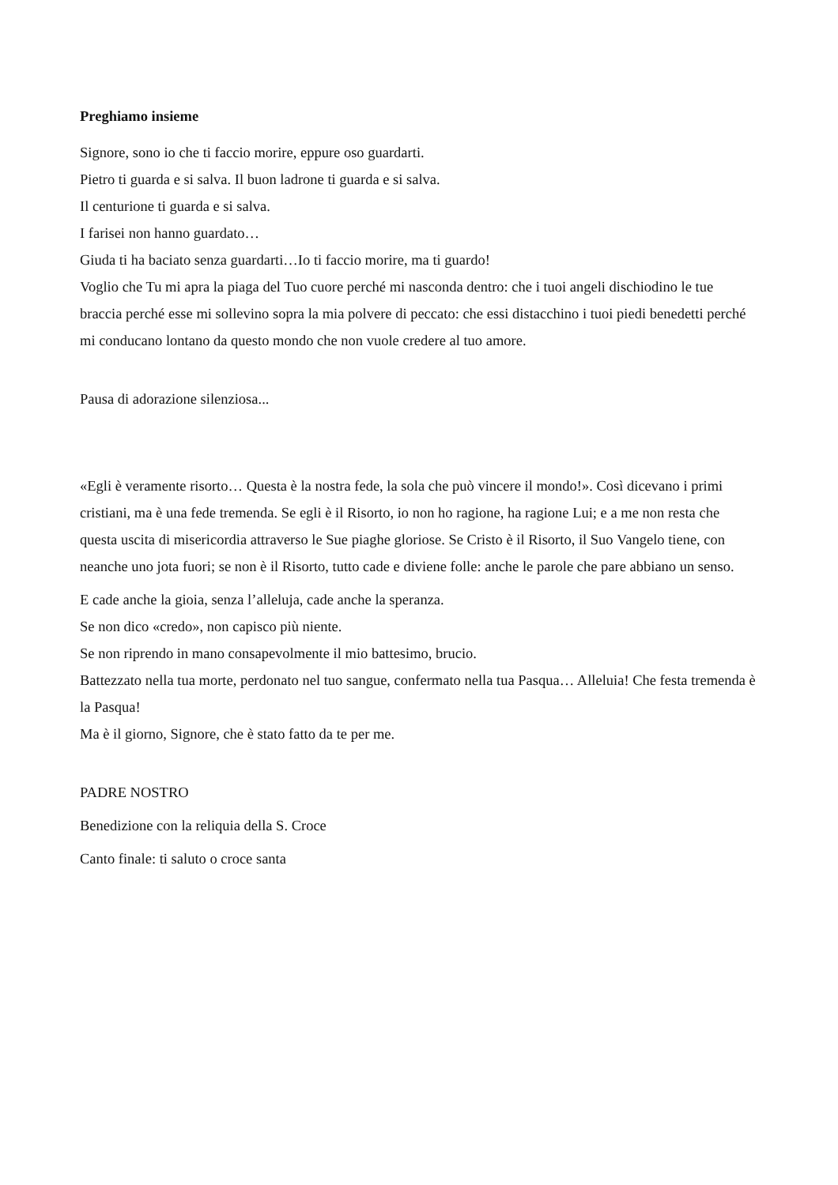Preghiamo insieme
Signore, sono io che ti faccio morire, eppure oso guardarti.
Pietro ti guarda e si salva. Il buon ladrone ti guarda e si salva.
Il centurione ti guarda e si salva.
I farisei non hanno guardato…
Giuda ti ha baciato senza guardarti…Io ti faccio morire, ma ti guardo!
Voglio che Tu mi apra la piaga del Tuo cuore perché mi nasconda dentro: che i tuoi angeli dischiodino le tue braccia perché esse mi sollevino sopra la mia polvere di peccato: che essi distacchino i tuoi piedi benedetti perché mi conducano lontano da questo mondo che non vuole credere al tuo amore.
Pausa di adorazione silenziosa...
«Egli è veramente risorto… Questa è la nostra fede, la sola che può vincere il mondo!». Così dicevano i primi cristiani, ma è una fede tremenda. Se egli è il Risorto, io non ho ragione, ha ragione Lui; e a me non resta che questa uscita di misericordia attraverso le Sue piaghe gloriose. Se Cristo è il Risorto, il Suo Vangelo tiene, con neanche uno jota fuori; se non è il Risorto, tutto cade e diviene folle: anche le parole che pare abbiano un senso.
E cade anche la gioia, senza l’alleluja, cade anche la speranza.
Se non dico «credo», non capisco più niente.
Se non riprendo in mano consapevolmente il mio battesimo, brucio.
Battezzato nella tua morte, perdonato nel tuo sangue, confermato nella tua Pasqua… Alleluia! Che festa tremenda è la Pasqua!
Ma è il giorno, Signore, che è stato fatto da te per me.
PADRE NOSTRO
Benedizione con la reliquia della S. Croce
Canto finale: ti saluto o croce santa